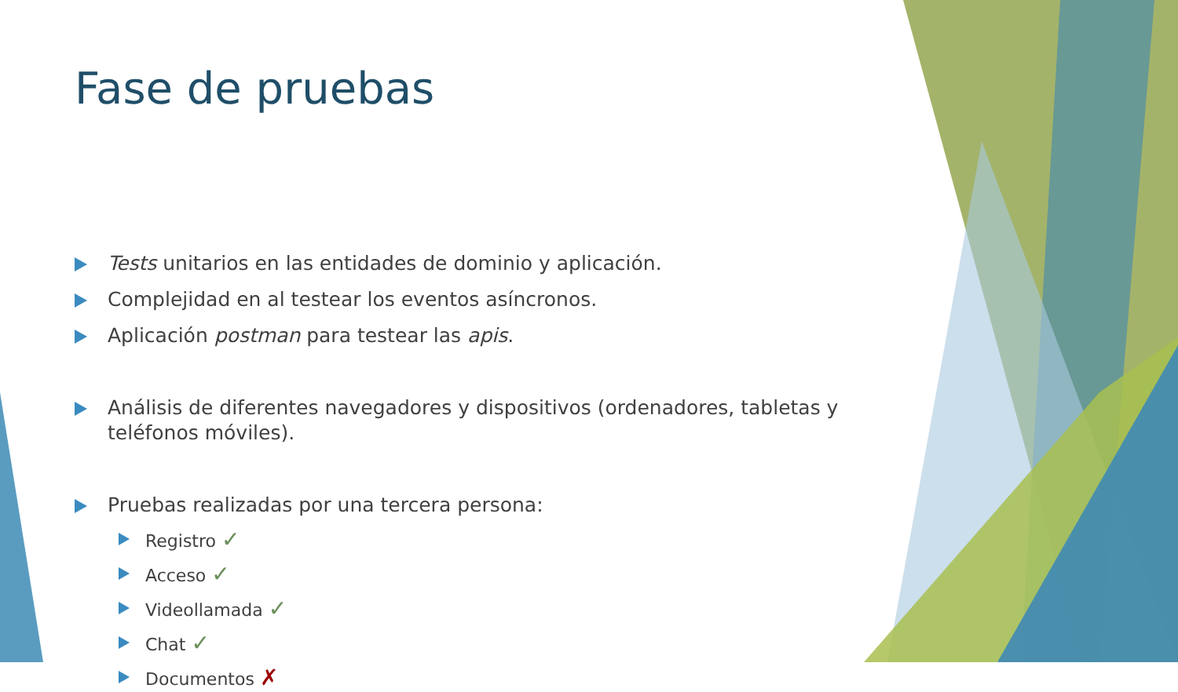Fase de pruebas
Tests unitarios en las entidades de dominio y aplicación.
Complejidad en al testear los eventos asíncronos.
Aplicación postman para testear las apis.
Análisis de diferentes navegadores y dispositivos (ordenadores, tabletas y teléfonos móviles).
Pruebas realizadas por una tercera persona:
Registro ✓
Acceso ✓
Videollamada ✓
Chat ✓
Documentos ✗